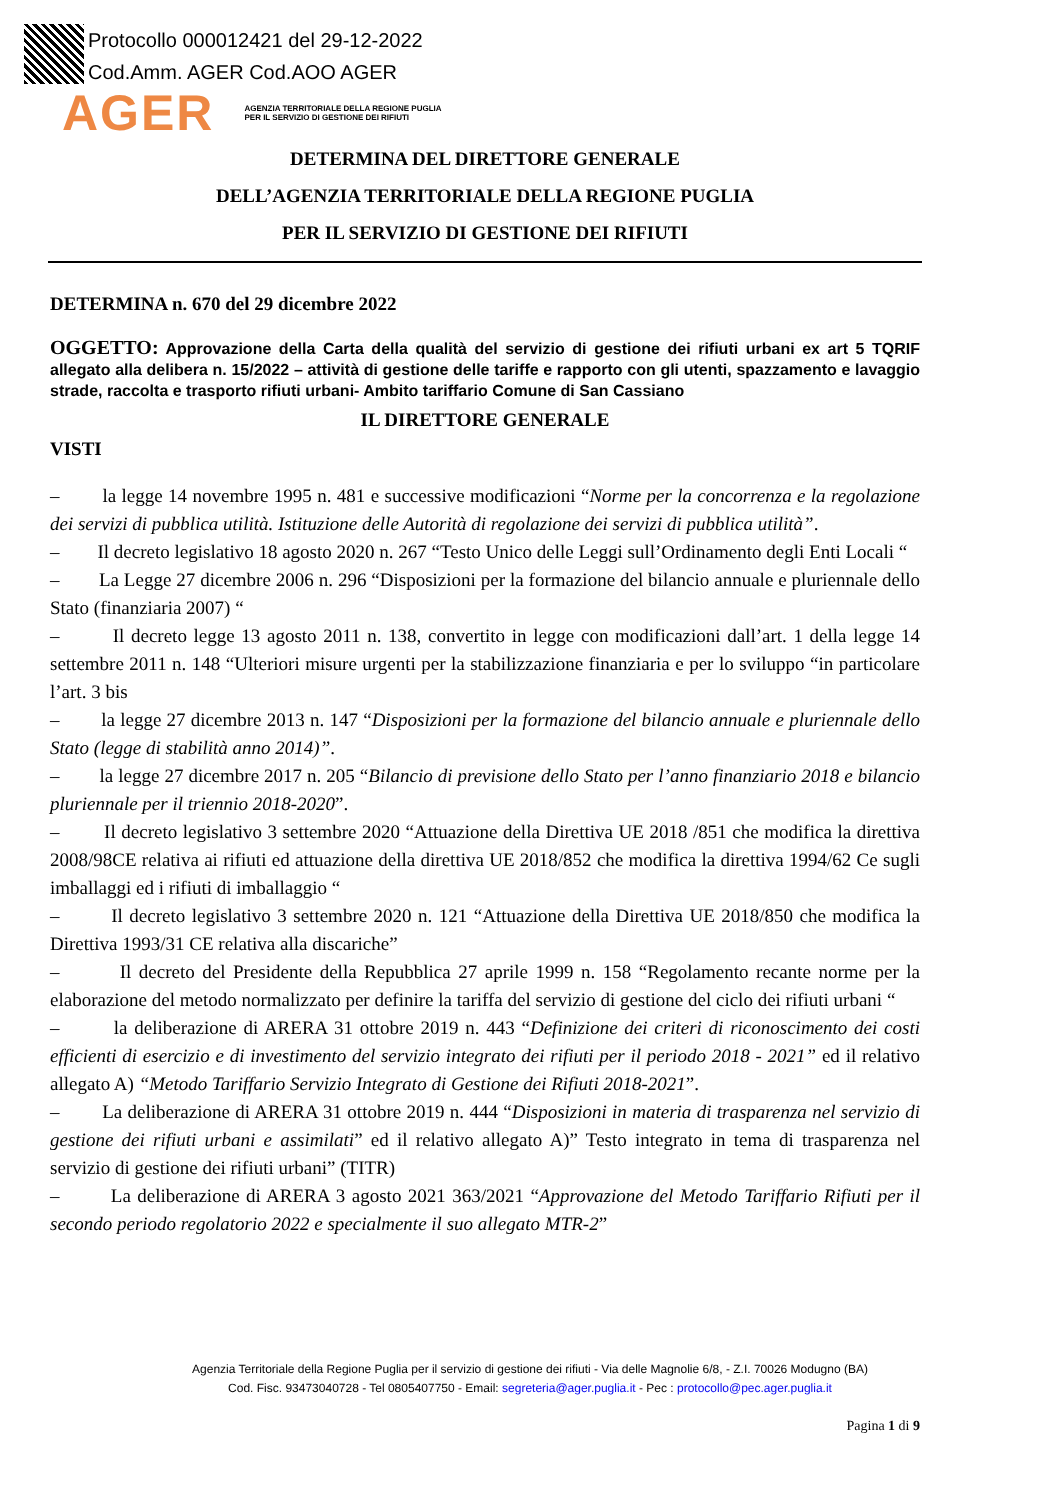Protocollo 000012421 del 29-12-2022
Cod.Amm. AGER Cod.AOO AGER
AGER
AGENZIA TERRITORIALE DELLA REGIONE PUGLIA
PER IL SERVIZIO DI GESTIONE DEI RIFIUTI
DETERMINA DEL DIRETTORE GENERALE
DELL’AGENZIA TERRITORIALE DELLA REGIONE PUGLIA
PER IL SERVIZIO DI GESTIONE DEI RIFIUTI
DETERMINA n. 670 del 29 dicembre 2022
OGGETTO: Approvazione della Carta della qualità del servizio di gestione dei rifiuti urbani ex art 5 TQRIF allegato alla delibera n. 15/2022 – attività di gestione delle tariffe e rapporto con gli utenti, spazzamento e lavaggio strade, raccolta e trasporto rifiuti urbani- Ambito tariffario Comune di San Cassiano
IL DIRETTORE GENERALE
VISTI
– la legge 14 novembre 1995 n. 481 e successive modificazioni “Norme per la concorrenza e la regolazione dei servizi di pubblica utilità. Istituzione delle Autorità di regolazione dei servizi di pubblica utilità”.
– Il decreto legislativo 18 agosto 2020 n. 267 “Testo Unico delle Leggi sull’Ordinamento degli Enti Locali “
– La Legge 27 dicembre 2006 n. 296 “Disposizioni per la formazione del bilancio annuale e pluriennale dello Stato (finanziaria 2007) “
– Il decreto legge 13 agosto 2011 n. 138, convertito in legge con modificazioni dall’art. 1 della legge 14 settembre 2011 n. 148 “Ulteriori misure urgenti per la stabilizzazione finanziaria e per lo sviluppo “in particolare l’art. 3 bis
– la legge 27 dicembre 2013 n. 147 “Disposizioni per la formazione del bilancio annuale e pluriennale dello Stato (legge di stabilità anno 2014)”.
– la legge 27 dicembre 2017 n. 205 “Bilancio di previsione dello Stato per l’anno finanziario 2018 e bilancio pluriennale per il triennio 2018-2020”.
– Il decreto legislativo 3 settembre 2020 “Attuazione della Direttiva UE 2018 /851 che modifica la direttiva 2008/98CE relativa ai rifiuti ed attuazione della direttiva UE 2018/852 che modifica la direttiva 1994/62 Ce sugli imballaggi ed i rifiuti di imballaggio “
– Il decreto legislativo 3 settembre 2020 n. 121 “Attuazione della Direttiva UE 2018/850 che modifica la Direttiva 1993/31 CE relativa alla discariche”
– Il decreto del Presidente della Repubblica 27 aprile 1999 n. 158 “Regolamento recante norme per la elaborazione del metodo normalizzato per definire la tariffa del servizio di gestione del ciclo dei rifiuti urbani “
– la deliberazione di ARERA 31 ottobre 2019 n. 443 “Definizione dei criteri di riconoscimento dei costi efficienti di esercizio e di investimento del servizio integrato dei rifiuti per il periodo 2018 - 2021” ed il relativo allegato A) “Metodo Tariffario Servizio Integrato di Gestione dei Rifiuti 2018-2021”.
– La deliberazione di ARERA 31 ottobre 2019 n. 444 “Disposizioni in materia di trasparenza nel servizio di gestione dei rifiuti urbani e assimilati” ed il relativo allegato A)” Testo integrato in tema di trasparenza nel servizio di gestione dei rifiuti urbani” (TITR)
– La deliberazione di ARERA 3 agosto 2021 363/2021 “Approvazione del Metodo Tariffario Rifiuti per il secondo periodo regolatorio 2022 e specialmente il suo allegato MTR-2”
Agenzia Territoriale della Regione Puglia per il servizio di gestione dei rifiuti - Via delle Magnolie 6/8, - Z.I. 70026 Modugno (BA)
Cod. Fisc. 93473040728 - Tel 0805407750 - Email: segreteria@ager.puglia.it - Pec : protocollo@pec.ager.puglia.it
Pagina 1 di 9